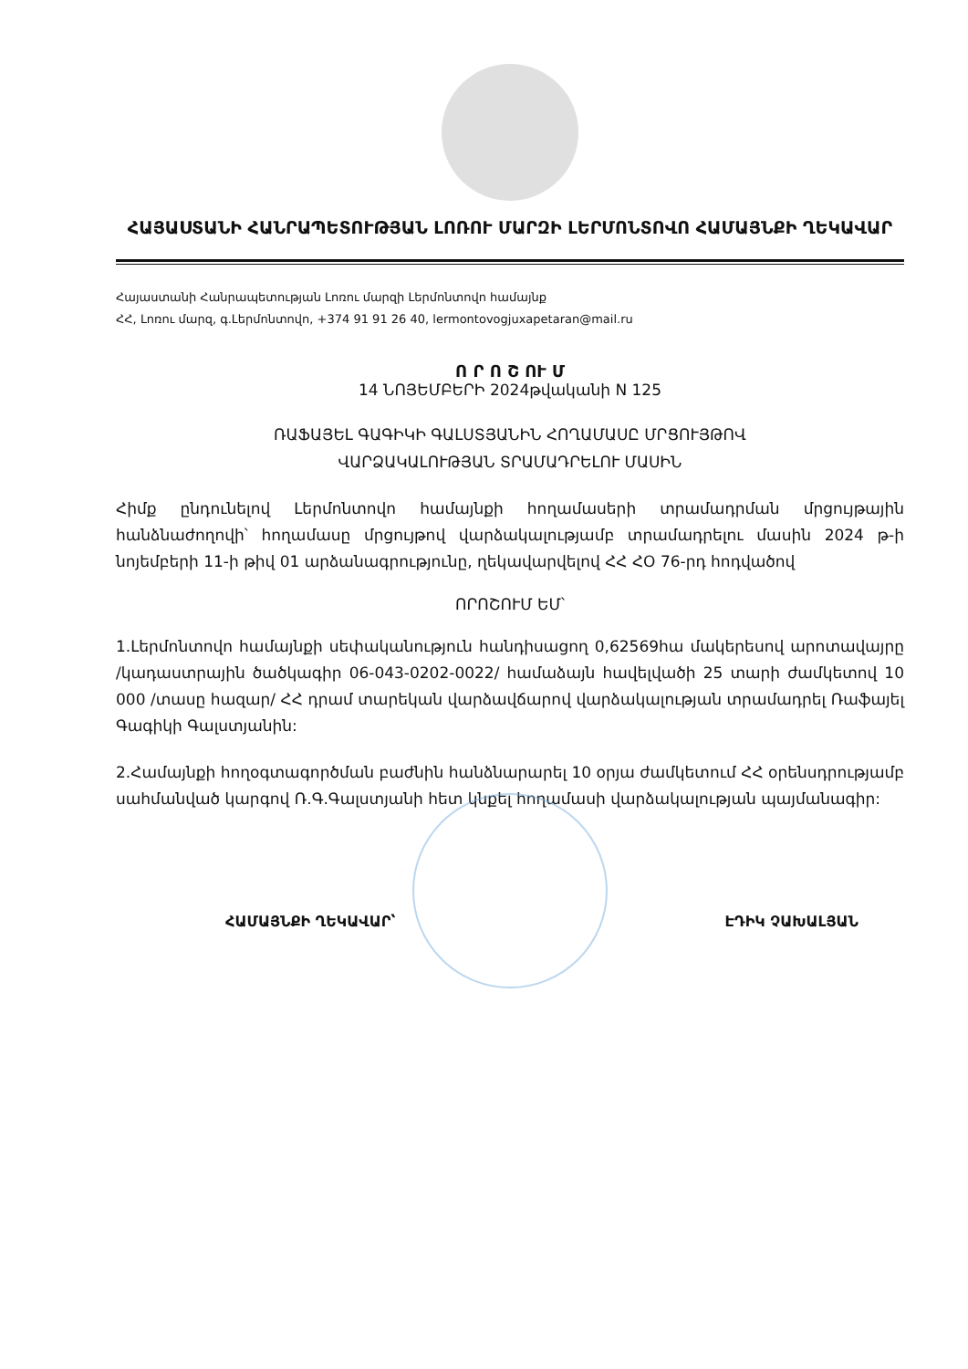ՀԱՅԱՍՏԱՆԻ ՀԱՆՐԱՊԵՏՈՒԹՅԱՆ ԼՈՌՈՒ ՄԱՐԶԻ ԼԵՐՄՈՆՏՈՎՈ ՀԱՄԱՅՆՔԻ ՂԵԿԱՎԱՐ
Հայաստանի Հանրապետության Լոռու մարզի Լերմոնտովո համայնք
ՀՀ, Լոռու մարզ, գ.Լերմոնտովո, +374 91 91 26 40, lermontovogjuxapetaran@mail.ru
Ո Ր Ո Շ ՈՒ Մ
14 ՆՈՅԵՄԲԵՐԻ 2024թվականի N 125
ՌԱՖԱՅԵԼ ԳԱԳԻԿԻ ԳԱԼՍՏՅԱՆԻՆ ՀՈՂԱՄԱՍԸ ՄՐՑՈՒՅԹՈՎ
ՎԱՐՁԱԿԱԼՈՒԹՅԱՆ ՏՐԱՄԱԴՐԵԼՈՒ ՄԱՍԻՆ
Հիմք ընդունելով Լերմոնտովո համայնքի հողամասերի տրամադրման մրցույթային հանձնաժողովի՝ հողամասը մրցույթով վարձակալությամբ տրամադրելու մասին 2024 թ-ի նոյեմբերի 11-ի թիվ 01 արձանագրությունը, ղեկավարվելով ՀՀ ՀՕ 76-րդ հոդվածով
ՈՐՈՇՈՒՄ ԵՄ՝
1.Լերմոնտովո համայնքի սեփականություն հանդիսացող 0,62569հա մակերեսով արոտավայրը /կադաստրային ծածկագիր 06-043-0202-0022/ համաձայն հավելվածի 25 տարի ժամկետով 10 000 /տասը հազար/ ՀՀ դրամ տարեկան վարձավճարով վարձակալության տրամադրել Ռաֆայել Գագիկի Գալստյանին:
2.Համայնքի հողօգտագործման բաժնին հանձնարարել 10 օրյա ժամկետում ՀՀ օրենսդրությամբ սահմանված կարգով Ռ.Գ.Գալստյանի հետ կնքել հողամասի վարձակալության պայմանագիր:
ՀԱՄԱՅՆՔԻ ՂԵԿԱՎԱՐ՝ ԷԴԻԿ ՉԱԽԱԼՅԱՆ